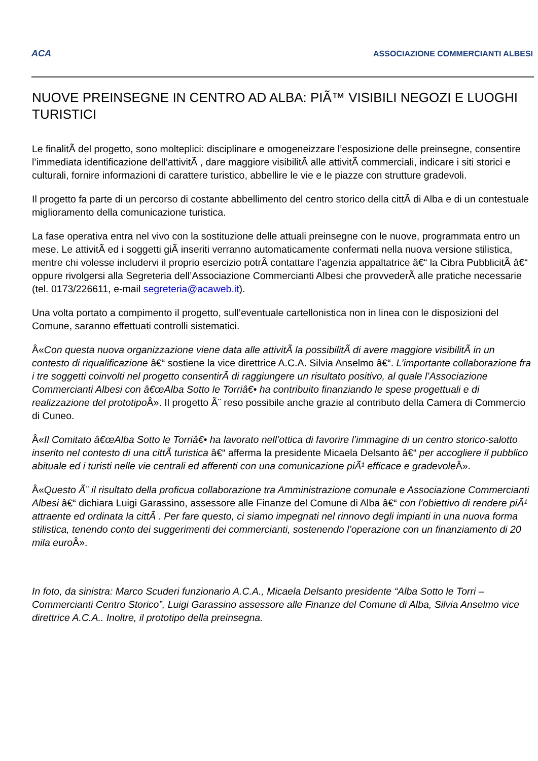ACA ASSOCIAZIONE COMMERCIANTI ALBESI
NUOVE PREINSEGNE IN CENTRO AD ALBA: PIÃ™ VISIBILI NEGOZI E LUOGHI TURISTICI
Le finalitÃ del progetto, sono molteplici: disciplinare e omogeneizzare l’esposizione delle preinsegne, consentire l’immediata identificazione dell’attivitÃ , dare maggiore visibilitÃ alle attivitÃ commerciali, indicare i siti storici e culturali, fornire informazioni di carattere turistico, abbellire le vie e le piazze con strutture gradevoli.
Il progetto fa parte di un percorso di costante abbellimento del centro storico della cittÃ di Alba e di un contestuale miglioramento della comunicazione turistica.
La fase operativa entra nel vivo con la sostituzione delle attuali preinsegne con le nuove, programmata entro un mese. Le attivitÃ ed i soggetti giÃ inseriti verranno automaticamente confermati nella nuova versione stilistica, mentre chi volesse includervi il proprio esercizio potrÃ contattare l’agenzia appaltatrice â€“ la Cibra PubblicitÃ â€“ oppure rivolgersi alla Segreteria dell’Associazione Commercianti Albesi che provvederÃ alle pratiche necessarie (tel. 0173/226611, e-mail segreteria@acaweb.it).
Una volta portato a compimento il progetto, sull’eventuale cartellonistica non in linea con le disposizioni del Comune, saranno effettuati controlli sistematici.
Â«Con questa nuova organizzazione viene data alle attivitÃ la possibilitÃ di avere maggiore visibilitÃ in un contesto di riqualificazione â€“ sostiene la vice direttrice A.C.A. Silvia Anselmo â€“. L’importante collaborazione fra i tre soggetti coinvolti nel progetto consentirÃ di raggiungere un risultato positivo, al quale l’Associazione Commercianti Albesi con â€œAlba Sotto le Torriâ€• ha contribuito finanziando le spese progettuali e di realizzazione del prototipo Â». Il progetto Ã¨ reso possibile anche grazie al contributo della Camera di Commercio di Cuneo.
Â«Il Comitato â€œAlba Sotto le Torriâ€• ha lavorato nell’ottica di favorire l’immagine di un centro storico-salotto inserito nel contesto di una cittÃ turistica â€“ afferma la presidente Micaela Delsanto â€“ per accogliere il pubblico abituale ed i turisti nelle vie centrali ed afferenti con una comunicazione piÃ¹ efficace e gradevole Â».
Â«Questo Ã¨ il risultato della proficua collaborazione tra Amministrazione comunale e Associazione Commercianti Albesi â€“ dichiara Luigi Garassino, assessore alle Finanze del Comune di Alba â€“ con l’obiettivo di rendere piÃ¹ attraente ed ordinata la cittÃ . Per fare questo, ci siamo impegnati nel rinnovo degli impianti in una nuova forma stilistica, tenendo conto dei suggerimenti dei commercianti, sostenendo l’operazione con un finanziamento di 20 mila euro Â».
In foto, da sinistra: Marco Scuderi funzionario A.C.A., Micaela Delsanto presidente “Alba Sotto le Torri – Commercianti Centro Storico”, Luigi Garassino assessore alle Finanze del Comune di Alba, Silvia Anselmo vice direttrice A.C.A.. Inoltre, il prototipo della preinsegna.